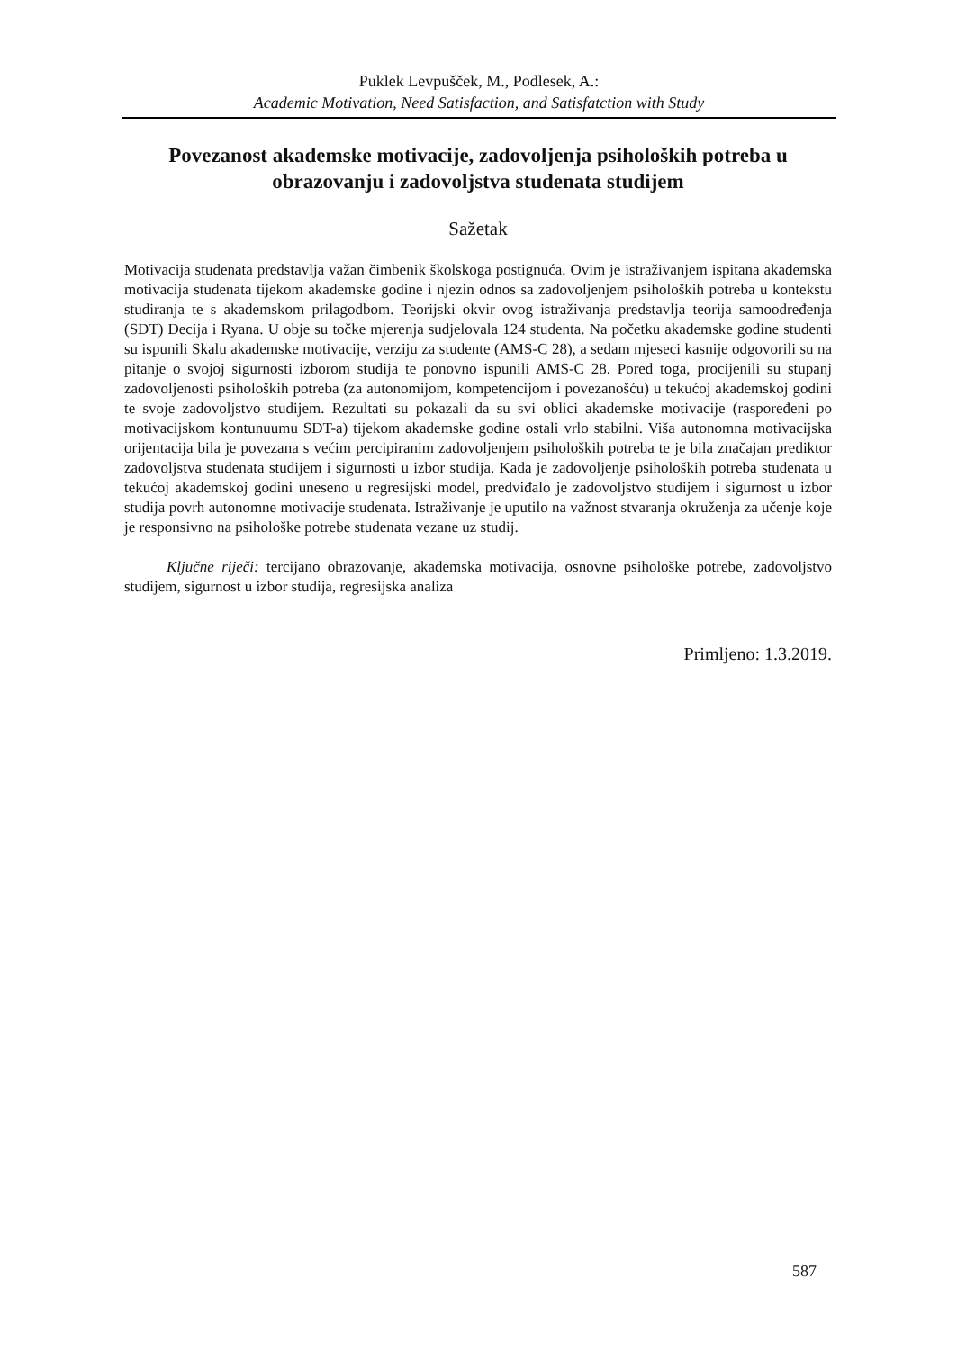Puklek Levpušček, M., Podlesek, A.:
Academic Motivation, Need Satisfaction, and Satisfatction with Study
Povezanost akademske motivacije, zadovoljenja psiholoških potreba u obrazovanju i zadovoljstva studenata studijem
Sažetak
Motivacija studenata predstavlja važan čimbenik školskoga postignuća. Ovim je istraživanjem ispitana akademska motivacija studenata tijekom akademske godine i njezin odnos sa zadovoljenjem psiholoških potreba u kontekstu studiranja te s akademskom prilagodbom. Teorijski okvir ovog istraživanja predstavlja teorija samoodređenja (SDT) Decija i Ryana. U obje su točke mjerenja sudjelovala 124 studenta. Na početku akademske godine studenti su ispunili Skalu akademske motivacije, verziju za studente (AMS-C 28), a sedam mjeseci kasnije odgovorili su na pitanje o svojoj sigurnosti izborom studija te ponovno ispunili AMS-C 28. Pored toga, procijenili su stupanj zadovoljenosti psiholoških potreba (za autonomijom, kompetencijom i povezanošću) u tekućoj akademskoj godini te svoje zadovoljstvo studijem. Rezultati su pokazali da su svi oblici akademske motivacije (raspoređeni po motivacijskom kontunuumu SDT-a) tijekom akademske godine ostali vrlo stabilni. Viša autonomna motivacijska orijentacija bila je povezana s većim percipiranim zadovoljenjem psiholoških potreba te je bila značajan prediktor zadovoljstva studenata studijem i sigurnosti u izbor studija. Kada je zadovoljenje psiholoških potreba studenata u tekućoj akademskoj godini uneseno u regresijski model, predviđalo je zadovoljstvo studijem i sigurnost u izbor studija povrh autonomne motivacije studenata. Istraživanje je uputilo na važnost stvaranja okruženja za učenje koje je responsivno na psihološke potrebe studenata vezane uz studij.
Ključne riječi: tercijano obrazovanje, akademska motivacija, osnovne psihološke potrebe, zadovoljstvo studijem, sigurnost u izbor studija, regresijska analiza
Primljeno: 1.3.2019.
587